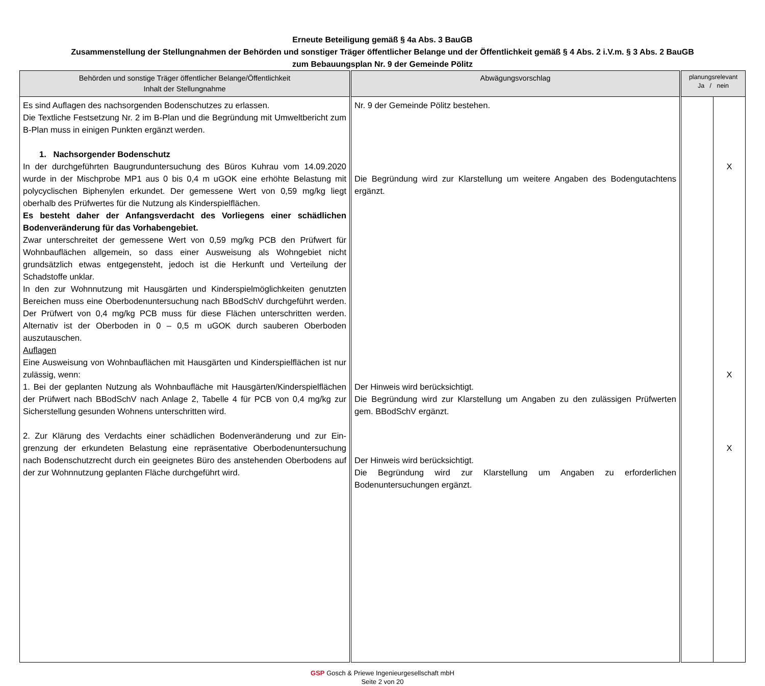Erneute Beteiligung gemäß § 4a Abs. 3 BauGB
Zusammenstellung der Stellungnahmen der Behörden und sonstiger Träger öffentlicher Belange und der Öffentlichkeit gemäß § 4 Abs. 2 i.V.m. § 3 Abs. 2 BauGB
zum Bebauungsplan Nr. 9 der Gemeinde Pölitz
| Behörden und sonstige Träger öffentlicher Belange/Öffentlichkeit Inhalt der Stellungnahme | Abwägungsvorschlag | planungsrelevant Ja / nein | |
| --- | --- | --- | --- |
| Es sind Auflagen des nachsorgenden Bodenschutzes zu erlassen. Die Textliche Festsetzung Nr. 2 im B-Plan und die Begründung mit Umwelt­bericht zum B-Plan muss in einigen Punkten ergänzt werden. 1. Nachsorgender Bodenschutz In der durchgeführten Baugrunduntersuchung des Büros Kuhrau vom 14.09.2020 wurde in der Mischprobe MP1 aus 0 bis 0,4 m uGOK eine erhöhte Belastung mit polycyclischen Biphenylen erkundet. Der gemessene Wert von 0,59 mg/kg liegt oberhalb des Prüfwertes für die Nutzung als Kinderspiel­flächen. Es besteht daher der Anfangsverdacht des Vorliegens einer schädlichen Bodenveränderung für das Vorhabengebiet. Zwar unterschreitet der gemessene Wert von 0,59 mg/kg PCB den Prüfwert für Wohnbauflächen allgemein, so dass einer Ausweisung als Wohngebiet nicht grundsätzlich etwas entgegensteht, jedoch ist die Herkunft und Verteilung der Schadstoffe unklar. In den zur Wohnnutzung mit Hausgärten und Kinderspielmöglichkeiten ge­nutzten Bereichen muss eine Oberbodenuntersuchung nach BBodSchV durch­geführt werden. Der Prüfwert von 0,4 mg/kg PCB muss für diese Flächen unterschritten werden. Alternativ ist der Oberboden in 0 – 0,5 m uGOK durch sauberen Oberboden auszutauschen. Auflagen Eine Ausweisung von Wohnbauflächen mit Hausgärten und Kinderspielflächen ist nur zulässig, wenn: 1. Bei der geplanten Nutzung als Wohnbaufläche mit Hausgärten/Kinder­spielflächen der Prüfwert nach BBodSchV nach Anlage 2, Tabelle 4 für PCB von 0,4 mg/kg zur Sicherstellung gesunden Wohnens unterschritten wird. 2. Zur Klärung des Verdachts einer schädlichen Bodenveränderung und zur Ein­grenzung der erkundeten Belastung eine repräsentative Oberbodenunter­suchung nach Bodenschutzrecht durch ein geeignetes Büro des anstehenden Oberbodens auf der zur Wohnnutzung geplanten Fläche durchgeführt wird. | Nr. 9 der Gemeinde Pölitz bestehen. Die Begründung wird zur Klarstellung um weitere Angaben des Bodengutachtens ergänzt. Der Hinweis wird berücksichtigt. Die Begründung wird zur Klarstellung um Angaben zu den zulässigen Prüfwerten gem. BBodSchV ergänzt. Der Hinweis wird berücksichtigt. Die Begründung wird zur Klarstellung um Angaben zu erforderlichen Bodenuntersuchungen ergänzt. | | X X X |
GSP Gosch & Priewe Ingenieurgesellschaft mbH
Seite 2 von 20